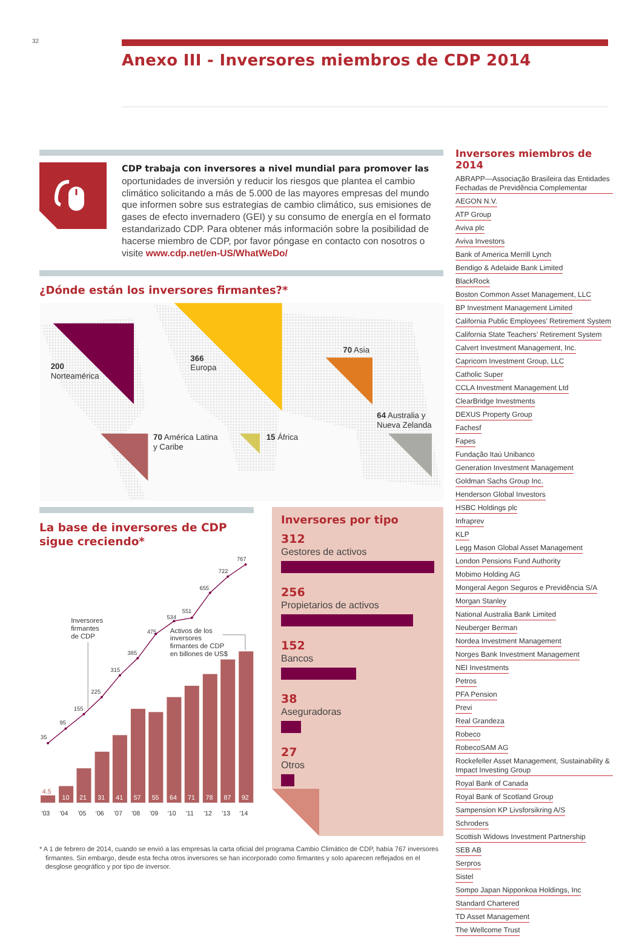32 Anexo III - Inversores miembros de CDP 2014
CDP trabaja con inversores a nivel mundial para promover las oportunidades de inversión y reducir los riesgos que plantea el cambio climático solicitando a más de 5.000 de las mayores empresas del mundo que informen sobre sus estrategias de cambio climático, sus emisiones de gases de efecto invernadero (GEI) y su consumo de energía en el formato estandarizado CDP. Para obtener más información sobre la posibilidad de hacerse miembro de CDP, por favor póngase en contacto con nosotros o visite www.cdp.net/en-US/WhatWeDo/
¿Dónde están los inversores firmantes?*
200
Norteamérica
366
Europa
70 Asia
64 Australia y
Nueva Zelanda
70 América Latina
y Caribe
15 África
La base de inversores de CDP sigue creciendo*
10
21
31
41
57
55
64
71
78
87
92
4.5
'03
'04
'05
'06
'07
'08
'09
'10
'11
'12
'13
'14
35
95
155
225
315
385
475
534
551
655
722
767
Inversores
firmantes
de CDP
Activos de los
inversores
firmantes de CDP
en billones de US$
Inversores por tipo
312
Gestores de activos
256
Propietarios de activos
152
Bancos
38
Aseguradoras
27
Otros
* A 1 de febrero de 2014, cuando se envió a las empresas la carta oficial del programa Cambio Climático de CDP, había 767 inversores firmantes. Sin embargo, desde esta fecha otros inversores se han incorporado como firmantes y solo aparecen reflejados en el desglose geográfico y por tipo de inversor.
Inversores miembros de 2014
ABRAPP—Associação Brasileira das Entidades Fechadas de Previdência Complementar
AEGON N.V.
ATP Group
Aviva plc
Aviva Investors
Bank of America Merrill Lynch
Bendigo & Adelaide Bank Limited
BlackRock
Boston Common Asset Management, LLC
BP Investment Management Limited
California Public Employees’ Retirement System
California State Teachers’ Retirement System
Calvert Investment Management, Inc.
Capricorn Investment Group, LLC
Catholic Super
CCLA Investment Management Ltd
ClearBridge Investments
DEXUS Property Group
Fachesf
Fapes
Fundação Itaú Unibanco
Generation Investment Management
Goldman Sachs Group Inc.
Henderson Global Investors
HSBC Holdings plc
Infraprev
KLP
Legg Mason Global Asset Management
London Pensions Fund Authority
Mobimo Holding AG
Mongeral Aegon Seguros e Previdência S/A
Morgan Stanley
National Australia Bank Limited
Neuberger Berman
Nordea Investment Management
Norges Bank Investment Management
NEI Investments
Petros
PFA Pension
Previ
Real Grandeza
Robeco
RobecoSAM AG
Rockefeller Asset Management, Sustainability & Impact Investing Group
Royal Bank of Canada
Royal Bank of Scotland Group
Sampension KP Livsforsikring A/S
Schroders
Scottish Widows Investment Partnership
SEB AB
Serpros
Sistel
Sompo Japan Nipponkoa Holdings, Inc
Standard Chartered
TD Asset Management
The Wellcome Trust